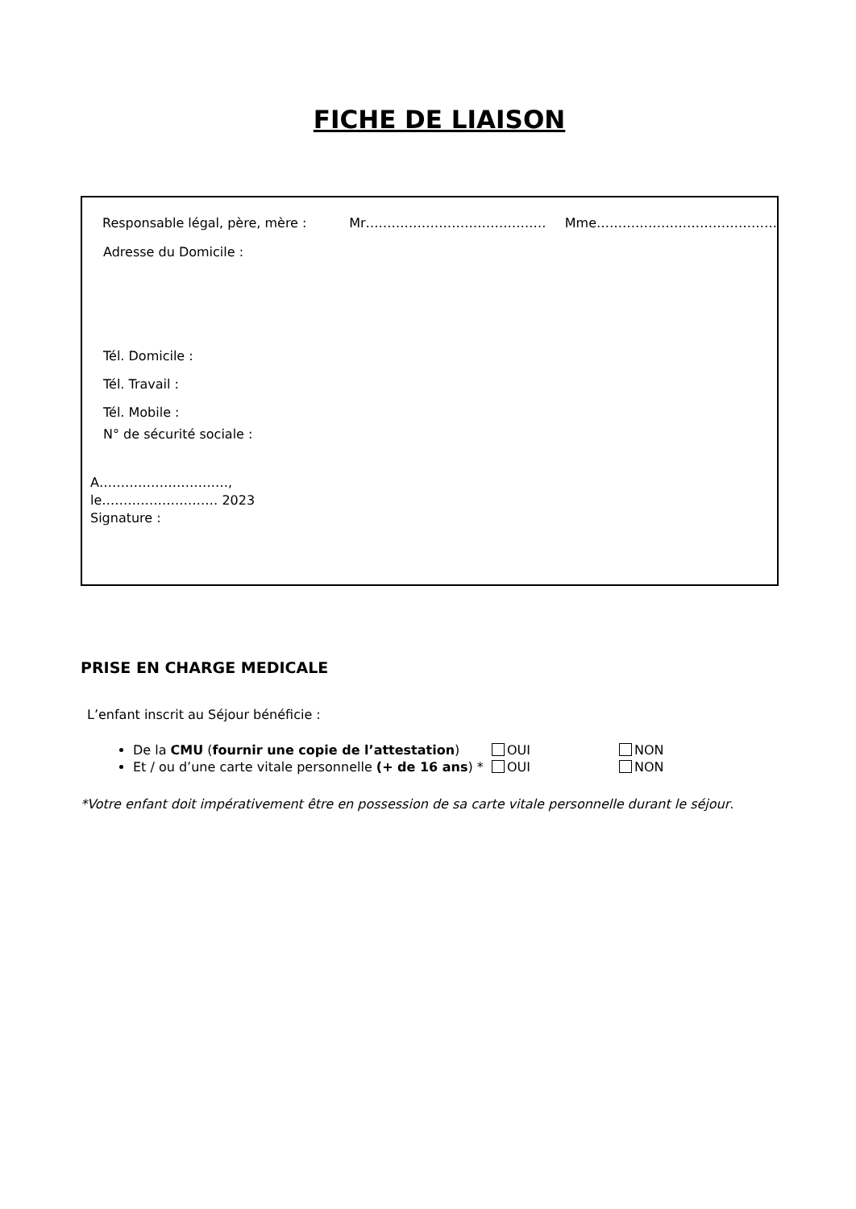FICHE DE LIAISON
Responsable légal, père, mère : Mr…………………………………… Mme……………………………………
Adresse du Domicile :
Tél. Domicile :
Tél. Travail :
Tél. Mobile :
N° de sécurité sociale :
A…………………………,
le……………………… 2023
Signature :
PRISE EN CHARGE MEDICALE
L’enfant inscrit au Séjour bénéficie :
De la CMU (fournir une copie de l’attestation) OUI NON
Et / ou d’une carte vitale personnelle (+ de 16 ans) * OUI NON
*Votre enfant doit impérativement être en possession de sa carte vitale personnelle durant le séjour.